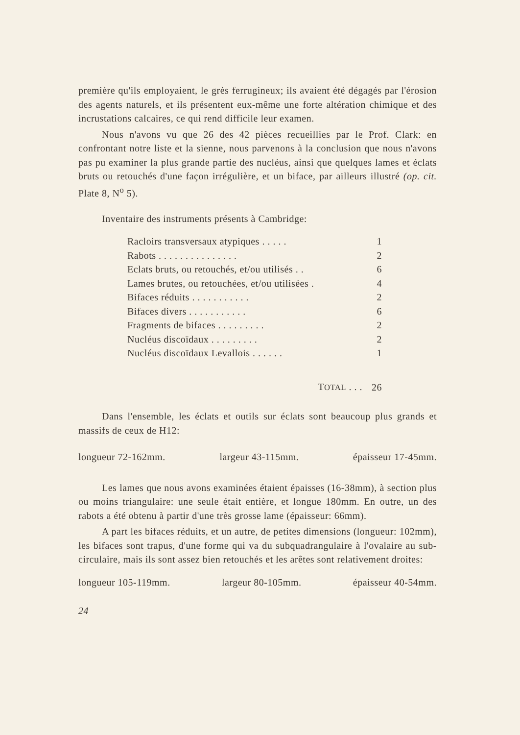première qu'ils employaient, le grès ferrugineux; ils avaient été dégagés par l'érosion des agents naturels, et ils présentent eux-même une forte altération chimique et des incrustations calcaires, ce qui rend difficile leur examen.
Nous n'avons vu que 26 des 42 pièces recueillies par le Prof. Clark: en confrontant notre liste et la sienne, nous parvenons à la conclusion que nous n'avons pas pu examiner la plus grande partie des nucléus, ainsi que quelques lames et éclats bruts ou retouchés d'une façon irrégulière, et un biface, par ailleurs illustré (op. cit. Plate 8, N<sup>o</sup> 5).
Inventaire des instruments présents à Cambridge:
| Racloirs transversaux atypiques . . . . . | 1 |
| Rabots . . . . . . . . . . . . . . . | 2 |
| Eclats bruts, ou retouchés, et/ou utilisés . . | 6 |
| Lames brutes, ou retouchées, et/ou utilisées . | 4 |
| Bifaces réduits . . . . . . . . . . . | 2 |
| Bifaces divers . . . . . . . . . . . | 6 |
| Fragments de bifaces . . . . . . . . . | 2 |
| Nucléus discoïdaux . . . . . . . . . | 2 |
| Nucléus discoïdaux Levallois . . . . . . | 1 |
| T OTAL . . . | 26 |
Dans l'ensemble, les éclats et outils sur éclats sont beaucoup plus grands et massifs de ceux de H12:
longueur 72-162mm. largeur 43-115mm. épaisseur 17-45mm.
Les lames que nous avons examinées étaient épaisses (16-38mm), à section plus ou moins triangulaire: une seule était entière, et longue 180mm. En outre, un des rabots a été obtenu à partir d'une très grosse lame (épaisseur: 66mm).
A part les bifaces réduits, et un autre, de petites dimensions (longueur: 102mm), les bifaces sont trapus, d'une forme qui va du subquadrangulaire à l'ovalaire au sub-circulaire, mais ils sont assez bien retouchés et les arêtes sont relativement droites:
longueur 105-119mm. largeur 80-105mm. épaisseur 40-54mm.
24